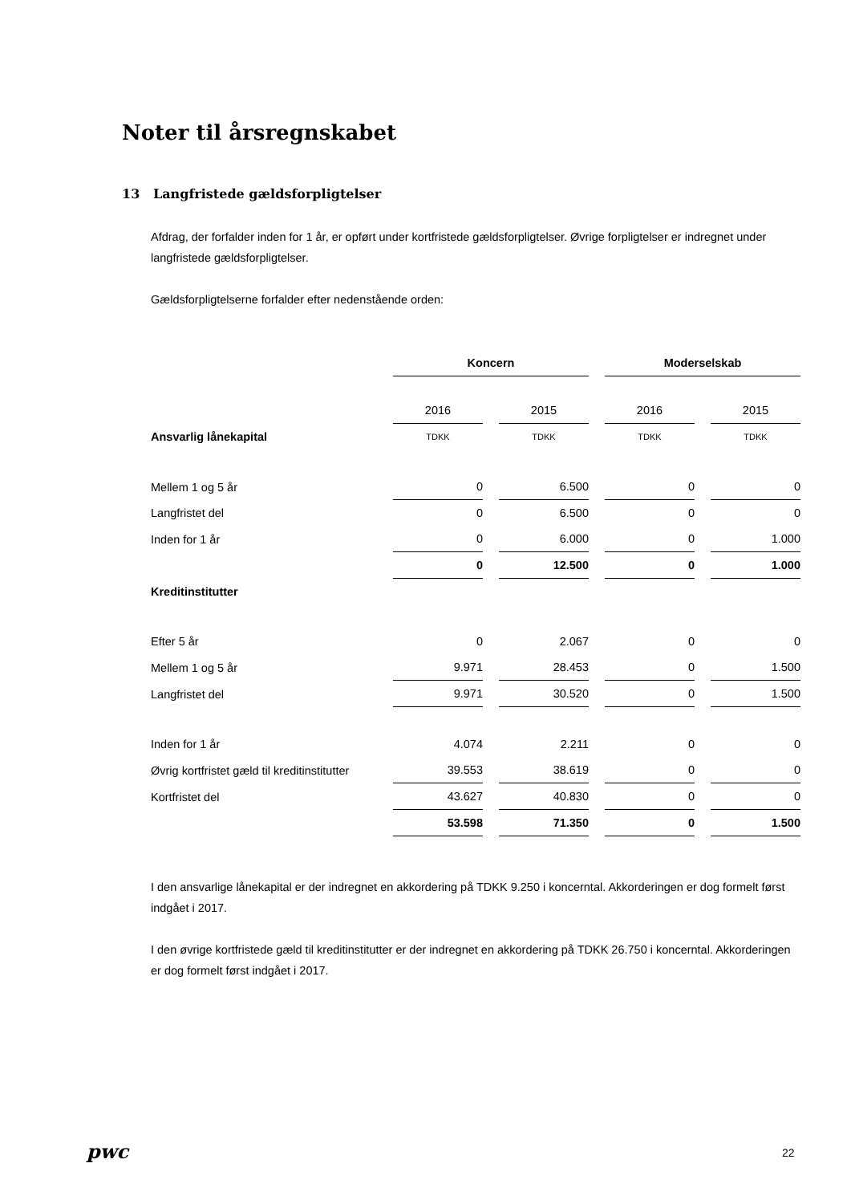Noter til årsregnskabet
13 Langfristede gældsforpligtelser
Afdrag, der forfalder inden for 1 år, er opført under kortfristede gældsforpligtelser. Øvrige forpligtelser er indregnet under langfristede gældsforpligtelser.
Gældsforpligtelserne forfalder efter nedenstående orden:
| | Koncern | | Moderselskab | |
| | 2016 | 2015 | 2016 | 2015 |
| Ansvarlig lånekapital | TDKK | TDKK | TDKK | TDKK |
| Mellem 1 og 5 år | 0 | 6.500 | 0 | 0 |
| Langfristet del | 0 | 6.500 | 0 | 0 |
| Inden for 1 år | 0 | 6.000 | 0 | 1.000 |
| | 0 | 12.500 | 0 | 1.000 |
| Kreditinstitutter | | | | |
| Efter 5 år | 0 | 2.067 | 0 | 0 |
| Mellem 1 og 5 år | 9.971 | 28.453 | 0 | 1.500 |
| Langfristet del | 9.971 | 30.520 | 0 | 1.500 |
| Inden for 1 år | 4.074 | 2.211 | 0 | 0 |
| Øvrig kortfristet gæld til kreditinstitutter | 39.553 | 38.619 | 0 | 0 |
| Kortfristet del | 43.627 | 40.830 | 0 | 0 |
| | 53.598 | 71.350 | 0 | 1.500 |
I den ansvarlige lånekapital er der indregnet en akkordering på TDKK 9.250 i koncerntal. Akkorderingen er dog formelt først indgået i 2017.
I den øvrige kortfristede gæld til kreditinstitutter er der indregnet en akkordering på TDKK 26.750 i koncerntal. Akkorderingen er dog formelt først indgået i 2017.
pwc 22